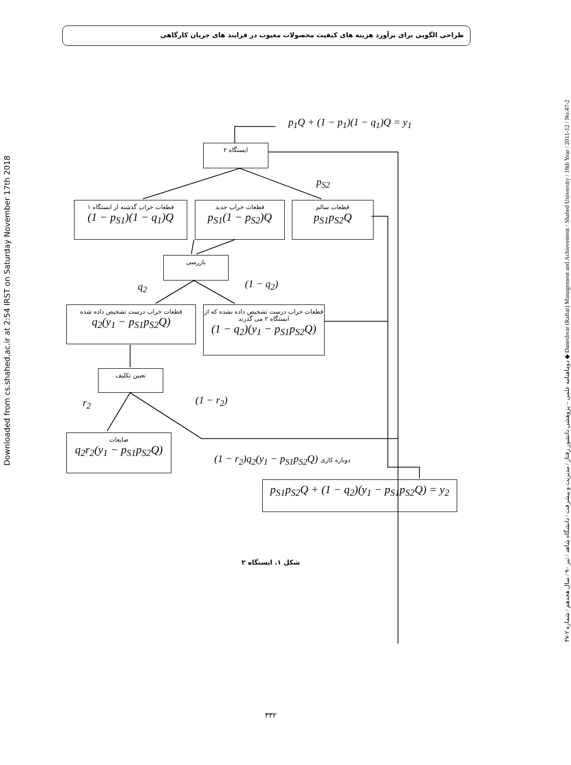طراحی الگویی برای برآورد هزینه های کیفیت محصولات معیوب در فرایند های جریان کارگاهی
Downloaded from cs.shahed.ac.ir at 2:54 IRST on Saturday November 17th 2018
دوماهنامه علمی – پژوهشی دانشور رفتار / مدیریت و پیشرفت / دانشگاه شاهد / تیر ۹۰ / سال هجدهم / شماره ۲-۴۷ ◆ Daneshvar (Raftar) Management and Achievement / Shahed University / 18th Year / 2011-12 / No.47-2
p<sub>1</sub>Q + (1 − p<sub>1</sub>)(1 − q<sub>1</sub>)Q = y<sub>1</sub>
ایستگاه ۲
p<sub>S2</sub>
قطعات خراب گذشته از ایستگاه ۱
(1 − p<sub>S1</sub>)(1 − q<sub>1</sub>)Q
قطعات خراب جدید
p<sub>S1</sub>(1 − p<sub>S2</sub>)Q
قطعات سالم
p<sub>S1</sub>p<sub>S2</sub>Q
بازرسی
q<sub>2</sub> (1 − q<sub>2</sub>)
قطعات خراب درست تشخیص داده شده
q<sub>2</sub>(y<sub>1</sub> − p<sub>S1</sub>p<sub>S2</sub>Q)
قطعات خراب درست تشخیص داده نشده که از ایستگاه ۲ می گذرند
(1 − q<sub>2</sub>)(y<sub>1</sub> − p<sub>S1</sub>p<sub>S2</sub>Q)
تعیین تکلیف
r<sub>2</sub> (1 − r<sub>2</sub>)
ضایعات
q<sub>2</sub>r<sub>2</sub>(y<sub>1</sub> − p<sub>S1</sub>p<sub>S2</sub>Q)
(1 − r<sub>2</sub>)q<sub>2</sub>(y<sub>1</sub> − p<sub>S1</sub>p<sub>S2</sub>Q) دوباره کاری
p<sub>S1</sub>p<sub>S2</sub>Q + (1 − q<sub>2</sub>)(y<sub>1</sub> − p<sub>S1</sub>p<sub>S2</sub>Q) = y<sub>2</sub>
شکل ۱. ایستگاه ۲
۳۳۲